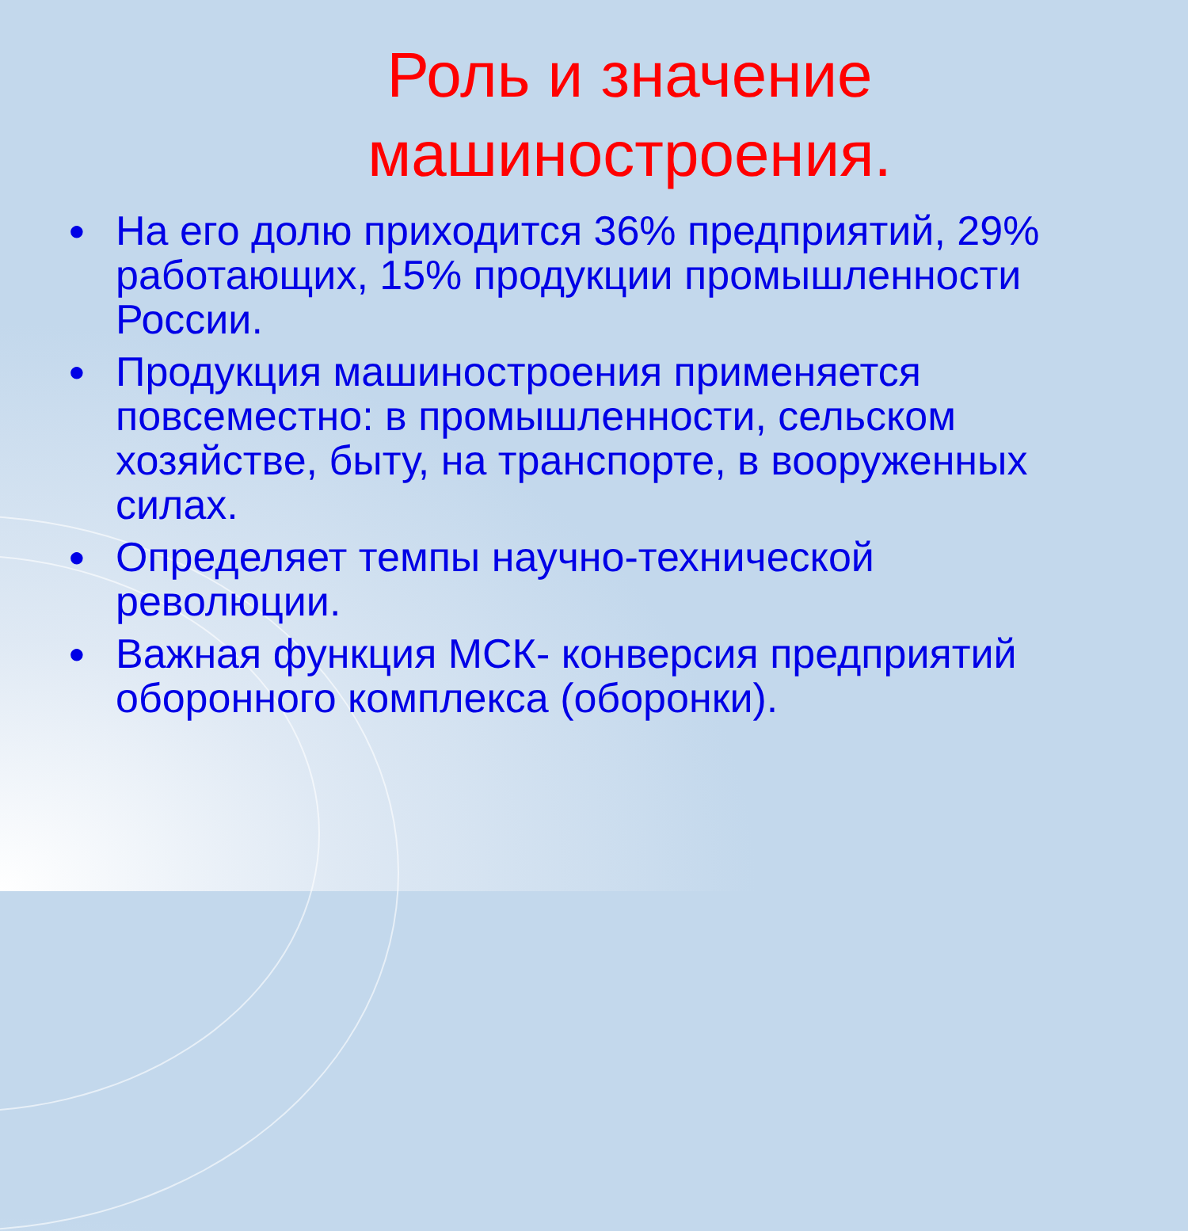Роль и значение машиностроения.
● На его долю приходится 36% предприятий, 29% работающих, 15% продукции промышленности России.
● Продукция машиностроения применяется повсеместно: в промышленности, сельском хозяйстве, быту, на транспорте, в вооруженных силах.
● Определяет темпы научно-технической революции.
● Важная функция МСК- конверсия предприятий оборонного комплекса (оборонки).